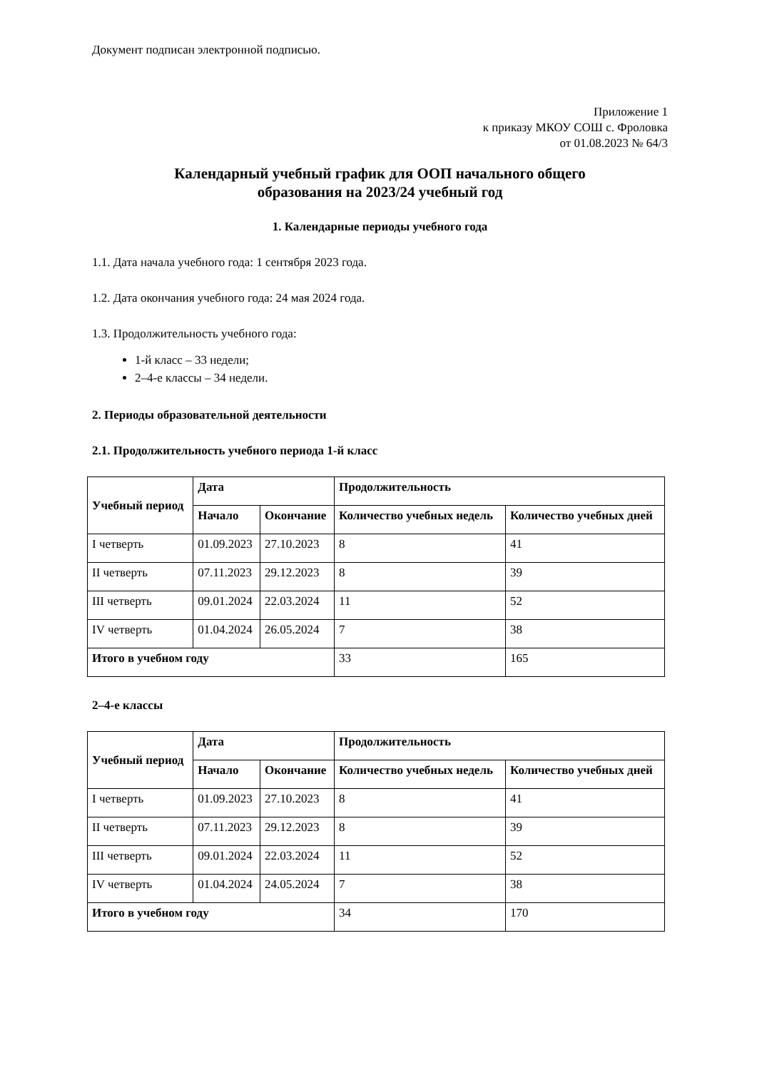Документ подписан электронной подписью.
Приложение 1
к приказу МКОУ СОШ с. Фроловка
от 01.08.2023 № 64/3
Календарный учебный график для ООП начального общего
образования на 2023/24 учебный год
1. Календарные периоды учебного года
1.1. Дата начала учебного года: 1 сентября 2023 года.
1.2. Дата окончания учебного года: 24 мая 2024 года.
1.3. Продолжительность учебного года:
1-й класс – 33 недели;
2–4-е классы – 34 недели.
2. Периоды образовательной деятельности
2.1. Продолжительность учебного периода 1-й класс
| Учебный период | Дата | | Продолжительность | |
| --- | --- | --- | --- | --- |
| | Начало | Окончание | Количество учебных недель | Количество учебных дней |
| I четверть | 01.09.2023 | 27.10.2023 | 8 | 41 |
| II четверть | 07.11.2023 | 29.12.2023 | 8 | 39 |
| III четверть | 09.01.2024 | 22.03.2024 | 11 | 52 |
| IV четверть | 01.04.2024 | 26.05.2024 | 7 | 38 |
| Итого в учебном году | | | 33 | 165 |
2–4-е классы
| Учебный период | Дата | | Продолжительность | |
| --- | --- | --- | --- | --- |
| | Начало | Окончание | Количество учебных недель | Количество учебных дней |
| I четверть | 01.09.2023 | 27.10.2023 | 8 | 41 |
| II четверть | 07.11.2023 | 29.12.2023 | 8 | 39 |
| III четверть | 09.01.2024 | 22.03.2024 | 11 | 52 |
| IV четверть | 01.04.2024 | 24.05.2024 | 7 | 38 |
| Итого в учебном году | | | 34 | 170 |